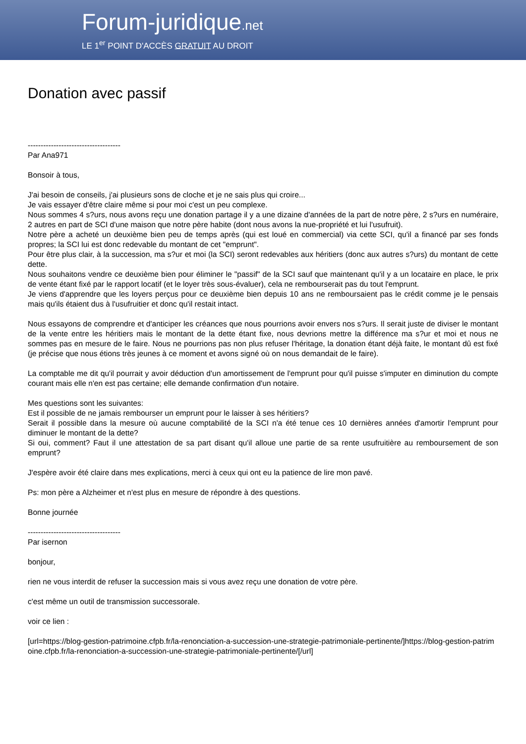Forum-juridique.net
LE 1<sup>er</sup> POINT D'ACCÈS GRATUIT AU DROIT
Donation avec passif
------------------------------------
Par Ana971
Bonsoir à tous,
J'ai besoin de conseils, j'ai plusieurs sons de cloche et je ne sais plus qui croire...
Je vais essayer d'être claire même si pour moi c'est un peu complexe.
Nous sommes 4 s?urs, nous avons reçu une donation partage il y a une dizaine d'années de la part de notre père, 2 s?urs en numéraire, 2 autres en part de SCI d'une maison que notre père habite (dont nous avons la nue-propriété et lui l'usufruit).
Notre père a acheté un deuxième bien peu de temps après (qui est loué en commercial) via cette SCI, qu'il a financé par ses fonds propres; la SCI lui est donc redevable du montant de cet "emprunt".
Pour être plus clair, à la succession, ma s?ur et moi (la SCI) seront redevables aux héritiers (donc aux autres s?urs) du montant de cette dette.
Nous souhaitons vendre ce deuxième bien pour éliminer le "passif" de la SCI sauf que maintenant qu'il y a un locataire en place, le prix de vente étant fixé par le rapport locatif (et le loyer très sous-évaluer), cela ne rembourserait pas du tout l'emprunt.
Je viens d'apprendre que les loyers perçus pour ce deuxième bien depuis 10 ans ne remboursaient pas le crédit comme je le pensais mais qu'ils étaient dus à l'usufruitier et donc qu'il restait intact.
Nous essayons de comprendre et d'anticiper les créances que nous pourrions avoir envers nos s?urs. Il serait juste de diviser le montant de la vente entre les héritiers mais le montant de la dette étant fixe, nous devrions mettre la différence ma s?ur et moi et nous ne sommes pas en mesure de le faire. Nous ne pourrions pas non plus refuser l'héritage, la donation étant déjà faite, le montant dû est fixé (je précise que nous étions très jeunes à ce moment et avons signé où on nous demandait de le faire).
La comptable me dit qu'il pourrait y avoir déduction d'un amortissement de l'emprunt pour qu'il puisse s'imputer en diminution du compte courant mais elle n'en est pas certaine; elle demande confirmation d'un notaire.
Mes questions sont les suivantes:
Est il possible de ne jamais rembourser un emprunt pour le laisser à ses héritiers?
Serait il possible dans la mesure où aucune comptabilité de la SCI n'a été tenue ces 10 dernières années d'amortir l'emprunt pour diminuer le montant de la dette?
Si oui, comment? Faut il une attestation de sa part disant qu'il alloue une partie de sa rente usufruitière au remboursement de son emprunt?
J'espère avoir été claire dans mes explications, merci à ceux qui ont eu la patience de lire mon pavé.
Ps: mon père a Alzheimer et n'est plus en mesure de répondre à des questions.
Bonne journée
------------------------------------
Par isernon
bonjour,
rien ne vous interdit de refuser la succession mais si vous avez reçu une donation de votre père.
c'est même un outil de transmission successorale.
voir ce lien :
[url=https://blog-gestion-patrimoine.cfpb.fr/la-renonciation-a-succession-une-strategie-patrimoniale-pertinente/]https://blog-gestion-patrimoine.cfpb.fr/la-renonciation-a-succession-une-strategie-patrimoniale-pertinente/[/url]